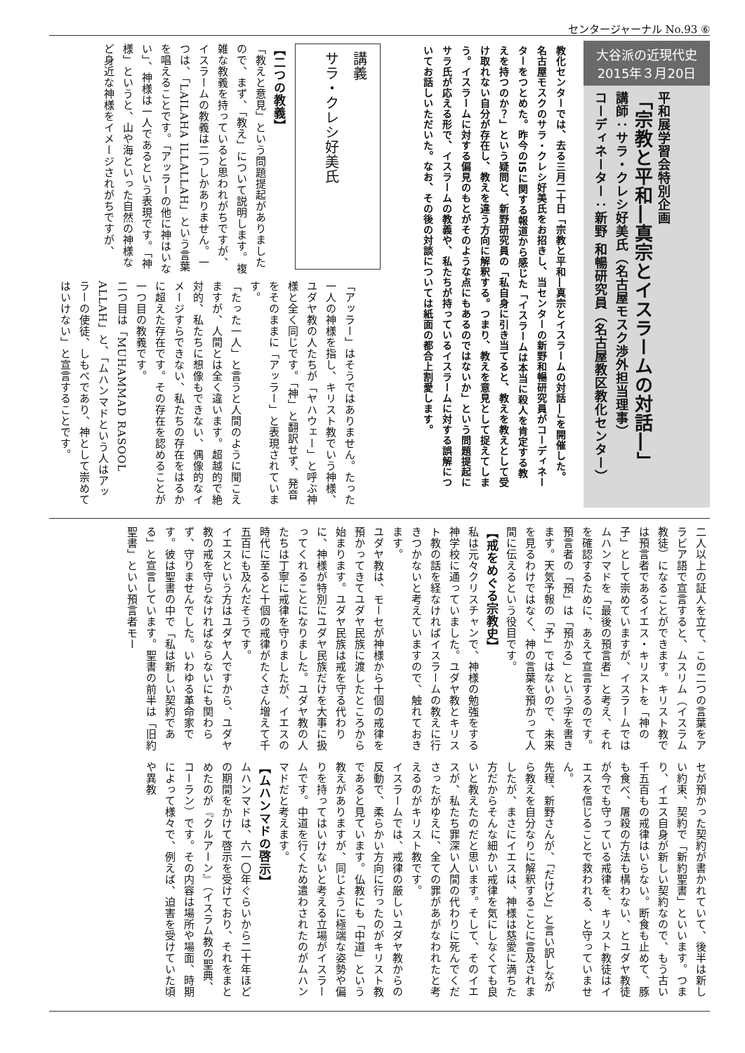センタージャーナル No.93 ⑥
大谷派の近現代史
2015年３月20日
平和展学習会特別企画
「宗教と平和―真宗とイスラームの対話―」
講師：サラ・クレシ好美氏（名古屋モスク渉外担当理事）
コーディネーター：新野 和暢研究員（名古屋教区教化センター）
教化センターでは、去る三月二十日「宗教と平和―真宗とイスラームの対話―」を開催した。名古屋モスクのサラ・クレシ好美氏をお招きし、当センターの新野和暢研究員がコーディネーターをつとめた。昨今のISに関する報道から感じた「イスラームは本当に殺人を肯定する教えを持つのか？」という疑問と、新野研究員の「私自身に引き当てると、教えを教えとして受け取れない自分が存在し、教えを違う方向に解釈する。つまり、教えを意見として捉えてしまう。イスラームに対する偏見のもとがそのような点にもあるのではないか」という問題提起にサラ氏が応える形で、イスラームの教義や、私たちが持っているイスラームに対する誤解についてお話しいただいた。なお、その後の対談については紙面の都合上割愛します。
講義
サラ・クレシ好美氏
【二つの教義】
「教えと意見」という問題提起がありましたので、まず、「教え」について説明します。複雑な教義を持っていると思われがちですが、イスラームの教義は二つしかありません。一つは、「LAILAHA ILLALLAH」という言葉を唱えることです。「アッラーの他に神はいない」、神様は一人であるという表現です。「神様」というと、山や海といった自然の神様など身近な神様をイメージされがちですが、
「アッラー」はそうではありません。たった一人の神様を指し、キリスト教でいう神様、ユダヤ教の人たちが「ヤハウェー」と呼ぶ神様と全く同じです。「神」と翻訳せず、発音をそのままに「アッラー」と表現されています。
「たった一人」と言うと人間のように聞こえますが、人間とは全く違います。超越的で絶対的、私たちに想像もできない、偶像的なイメージすらできない、私たちの存在をはるかに超えた存在です。その存在を認めることが一つ目の教義です。
二つ目は「MUHAMMAD RASOOL ALLAH」と、「ムハンマドという人はアッラーの使徒、しもべであり、神として崇めてはいけない」と宣言することです。
二人以上の証人を立て、この二つの言葉をアラビア語で宣言すると、ムスリム（イスラム教徒）になることができます。キリスト教では預言者であるイエス・キリストを「神の子」として崇めていますが、イスラームではムハンマドを「最後の預言者」と考え、それを確認するために、あえて宣言するのです。
預言者の「預」は「預かる」という字を書きます。天気予報の「予」ではないので、未来を見るわけではなく、神の言葉を預かって人間に伝えるという役目です。
【戒をめぐる宗教史】
私は元々クリスチャンで、神様の勉強をする神学校に通っていました。ユダヤ教とキリスト教の話を経なければイスラームの教えに行きつかないと考えていますので、触れておきます。
ユダヤ教は、モーセが神様から十個の戒律を預かってきてユダヤ民族に渡したところから始まります。ユダヤ民族は戒を守る代わりに、神様が特別にユダヤ民族だけを大事に扱ってくれることになりました。ユダヤ教の人たちは丁寧に戒律を守りましたが、イエスの時代に至ると十個の戒律がたくさん増えて千五百にも及んだそうです。
イエスという方はユダヤ人ですから、ユダヤ教の戒を守らなければならないにも関わらず、守りませんでした。いわゆる革命家です。彼は聖書の中で「私は新しい契約である」と宣言しています。聖書の前半は「旧約聖書」といい預言者モー
セが預かった契約が書かれていて、後半は新しい約束、契約で「新約聖書」といいます。つまり、イエス自身が新しい契約なので、もう古い千五百もの戒律はいらない。断食も止めて、豚も食べ、屠殺の方法も構わない、とユダヤ教徒が今でも守っている戒律を、キリスト教徒はイエスを信じることで救われる、と守っていません。
先程、新野さんが、「だけど」と言い訳しながら教えを自分なりに解釈することに言及されましたが、まさにイエスは、神様は慈愛に満ちた方だからそんな細かい戒律を気にしなくても良いと教えたのだと思います。そして、そのイエスが、私たち罪深い人間の代わりに死んでくださったがゆえに、全ての罪があがなわれたと考えるのがキリスト教です。
イスラームでは、戒律の厳しいユダヤ教からの反動で、柔らかい方向に行ったのがキリスト教であると見ています。仏教にも「中道」という教えがありますが、同じように極端な姿勢や偏りを持ってはいけないと考える立場がイスラームです。中道を行くため遣わされたのがムハンマドだと考えます。
【ムハンマドの啓示】
ムハンマドは、六一〇年ぐらいから二十年ほどの期間をかけて啓示を受けており、それをまとめたのが『クルアーン』（イスラム教の聖典、コーラン）です。その内容は場所や場面、時期によって様々で、例えば、迫害を受けていた頃や異教